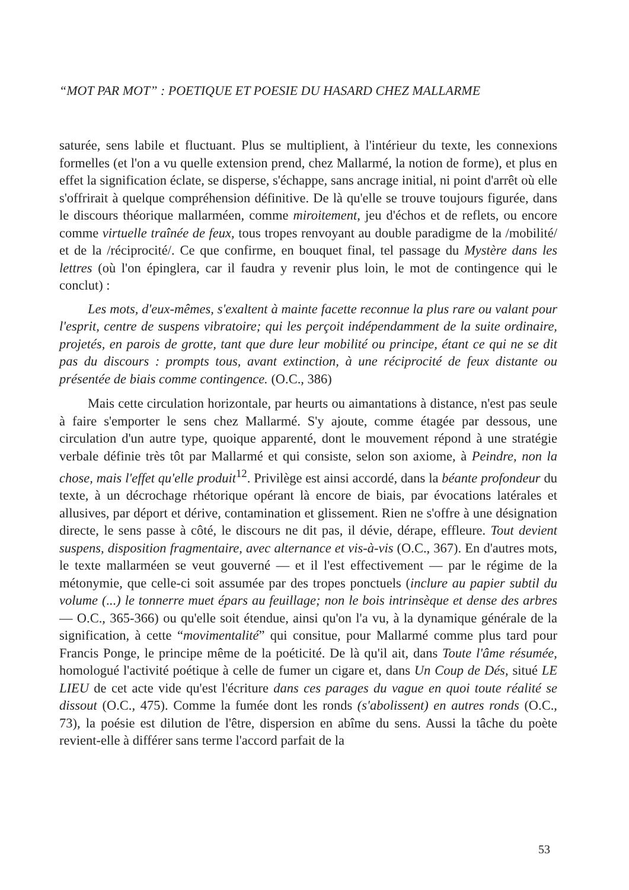“MOT PAR MOT” : POETIQUE ET POESIE DU HASARD CHEZ MALLARME
saturée, sens labile et fluctuant. Plus se multiplient, à l'intérieur du texte, les connexions formelles (et l'on a vu quelle extension prend, chez Mallarmé, la notion de forme), et plus en effet la signification éclate, se disperse, s'échappe, sans ancrage initial, ni point d'arrêt où elle s'offrirait à quelque compréhension définitive. De là qu'elle se trouve toujours figurée, dans le discours théorique mallarméen, comme miroitement, jeu d'échos et de reflets, ou encore comme virtuelle traînée de feux, tous tropes renvoyant au double paradigme de la /mobilité/ et de la /réciprocité/. Ce que confirme, en bouquet final, tel passage du Mystère dans les lettres (où l'on épinglera, car il faudra y revenir plus loin, le mot de contingence qui le conclut) :
Les mots, d'eux-mêmes, s'exaltent à mainte facette reconnue la plus rare ou valant pour l'esprit, centre de suspens vibratoire; qui les perçoit indépendamment de la suite ordinaire, projetés, en parois de grotte, tant que dure leur mobilité ou principe, étant ce qui ne se dit pas du discours : prompts tous, avant extinction, à une réciprocité de feux distante ou présentée de biais comme contingence. (O.C., 386)
Mais cette circulation horizontale, par heurts ou aimantations à distance, n'est pas seule à faire s'emporter le sens chez Mallarmé. S'y ajoute, comme étagée par dessous, une circulation d'un autre type, quoique apparenté, dont le mouvement répond à une stratégie verbale définie très tôt par Mallarmé et qui consiste, selon son axiome, à Peindre, non la chose, mais l'effet qu'elle produit<sup>12</sup>. Privilège est ainsi accordé, dans la béante profondeur du texte, à un décrochage rhétorique opérant là encore de biais, par évocations latérales et allusives, par déport et dérive, contamination et glissement. Rien ne s'offre à une désignation directe, le sens passe à côté, le discours ne dit pas, il dévie, dérape, effleure. Tout devient suspens, disposition fragmentaire, avec alternance et vis-à-vis (O.C., 367). En d'autres mots, le texte mallarméen se veut gouverné — et il l'est effectivement — par le régime de la métonymie, que celle-ci soit assumée par des tropes ponctuels (inclure au papier subtil du volume (...) le tonnerre muet épars au feuillage; non le bois intrinsèque et dense des arbres — O.C., 365-366) ou qu'elle soit étendue, ainsi qu'on l'a vu, à la dynamique générale de la signification, à cette “movimentalité” qui consitue, pour Mallarmé comme plus tard pour Francis Ponge, le principe même de la poéticité. De là qu'il ait, dans Toute l'âme résumée, homologué l'activité poétique à celle de fumer un cigare et, dans Un Coup de Dés, situé LE LIEU de cet acte vide qu'est l'écriture dans ces parages du vague en quoi toute réalité se dissout (O.C., 475). Comme la fumée dont les ronds (s'abolissent) en autres ronds (O.C., 73), la poésie est dilution de l'être, dispersion en abîme du sens. Aussi la tâche du poète revient-elle à différer sans terme l'accord parfait de la
53